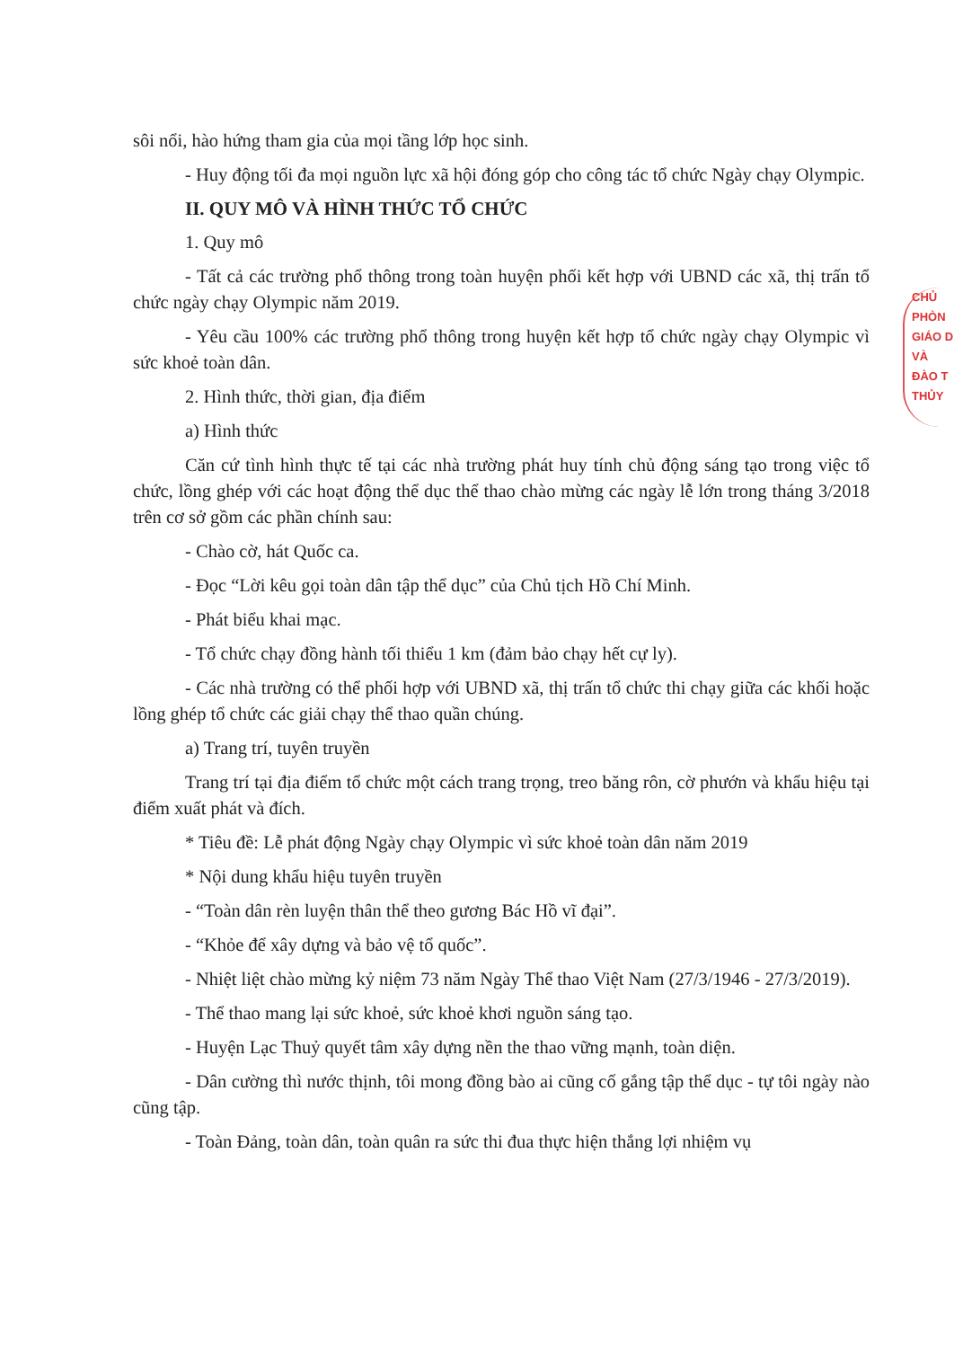sôi nổi, hào hứng tham gia của mọi tầng lớp học sinh.
- Huy động tối đa mọi nguồn lực xã hội đóng góp cho công tác tổ chức Ngày chạy Olympic.
II. QUY MÔ VÀ HÌNH THỨC TỔ CHỨC
1. Quy mô
- Tất cả các trường phổ thông trong toàn huyện phối kết hợp với UBND các xã, thị trấn tổ chức ngày chạy Olympic năm 2019.
- Yêu cầu 100% các trường phổ thông trong huyện kết hợp tổ chức ngày chạy Olympic vì sức khoẻ toàn dân.
2. Hình thức, thời gian, địa điểm
a) Hình thức
Căn cứ tình hình thực tế tại các nhà trường phát huy tính chủ động sáng tạo trong việc tổ chức, lồng ghép với các hoạt động thể dục thể thao chào mừng các ngày lễ lớn trong tháng 3/2018 trên cơ sở gồm các phần chính sau:
- Chào cờ, hát Quốc ca.
- Đọc “Lời kêu gọi toàn dân tập thể dục” của Chủ tịch Hồ Chí Minh.
- Phát biểu khai mạc.
- Tổ chức chạy đồng hành tối thiểu 1 km (đảm bảo chạy hết cự ly).
- Các nhà trường có thể phối hợp với UBND xã, thị trấn tổ chức thi chạy giữa các khối hoặc lồng ghép tổ chức các giải chạy thể thao quần chúng.
a) Trang trí, tuyên truyền
Trang trí tại địa điểm tổ chức một cách trang trọng, treo băng rôn, cờ phướn và khẩu hiệu tại điểm xuất phát và đích.
* Tiêu đề: Lễ phát động Ngày chạy Olympic vì sức khoẻ toàn dân năm 2019
* Nội dung khẩu hiệu tuyên truyền
- “Toàn dân rèn luyện thân thể theo gương Bác Hồ vĩ đại”.
- “Khỏe để xây dựng và bảo vệ tổ quốc”.
- Nhiệt liệt chào mừng kỷ niệm 73 năm Ngày Thể thao Việt Nam (27/3/1946 - 27/3/2019).
- Thể thao mang lại sức khoẻ, sức khoẻ khơi nguồn sáng tạo.
- Huyện Lạc Thuỷ quyết tâm xây dựng nền the thao vững mạnh, toàn diện.
- Dân cường thì nước thịnh, tôi mong đồng bào ai cũng cố gắng tập thể dục - tự tôi ngày nào cũng tập.
- Toàn Đảng, toàn dân, toàn quân ra sức thi đua thực hiện thắng lợi nhiệm vụ
CHỦ
PHÒN
GIÁO D
VÀ
ĐÀO T
THỦY